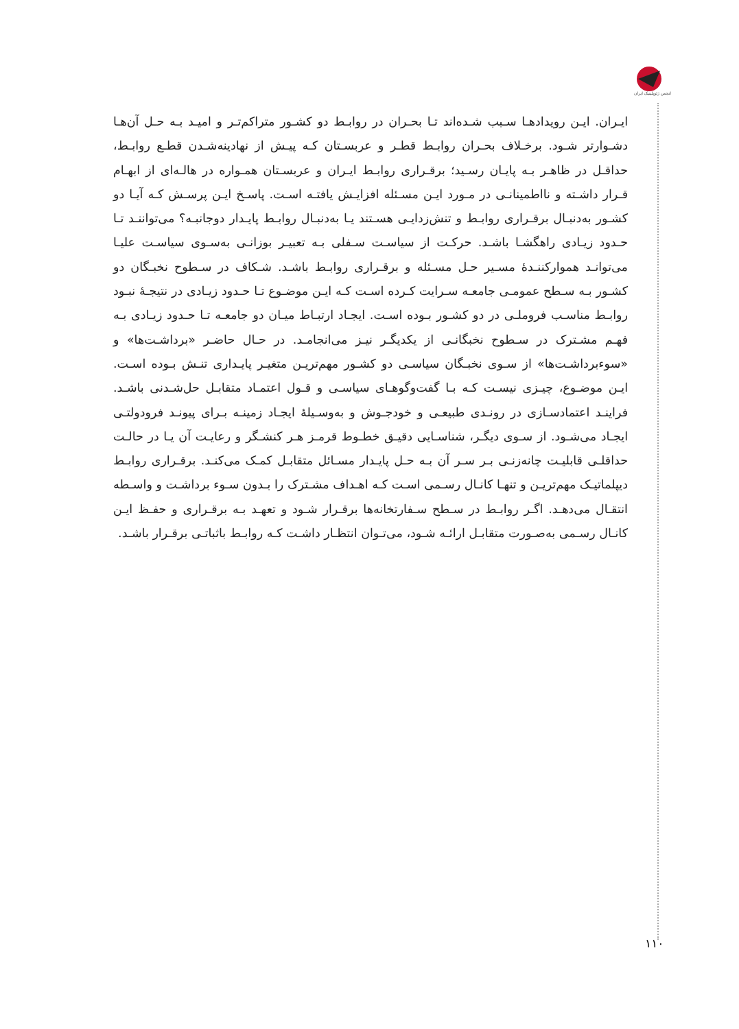انجمن ژئوپلیتیک ایران
ایـران. ایـن رویدادهـا سـبب شـده‌اند تـا بحـران در روابـط دو کشـور متراکم‌تـر و امیـد بـه حـل آن‌هـا دشـوارتر شـود. برخـلاف بحـران روابـط قطـر و عربسـتان کـه پیـش از نهادینه‌شـدن قطـع روابـط، حداقـل در ظاهـر بـه پایـان رسـید؛ برقـراری روابـط ایـران و عربسـتان همـواره در هالـه‌ای از ابهـام قـرار داشـته و نااطمینانـی در مـورد ایـن مسـئله افزایـش یافتـه اسـت. پاسـخ ایـن پرسـش کـه آیـا دو کشـور به‌دنبـال برقـراری روابـط و تنش‌زدایـی هسـتند یـا به‌دنبـال روابـط پایـدار دوجانبـه؟ می‌تواننـد تـا حـدود زیـادی راهگشـا باشـد. حرکـت از سیاسـت سـفلی بـه تعبیـر بوزانـی به‌سـوی سیاسـت علیـا می‌توانـد هموارکننـدهٔ مسـیر حـل مسـئله و برقـراری روابـط باشـد. شـکاف در سـطوح نخبـگان دو کشـور بـه سـطح عمومـی جامعـه سـرایت کـرده اسـت کـه ایـن موضـوع تـا حـدود زیـادی در نتیجـهٔ نبـود روابـط مناسـب فروملـی در دو کشـور بـوده اسـت. ایجـاد ارتبـاط میـان دو جامعـه تـا حـدود زیـادی بـه فهـم مشـترک در سـطوح نخبگانـی از یکدیگـر نیـز می‌انجامـد. در حـال حاضـر «برداشـت‌ها» و «سوءبرداشـت‌ها» از سـوی نخبـگان سیاسـی دو کشـور مهم‌تریـن متغیـر پایـداری تنـش بـوده اسـت. ایـن موضـوع، چیـزی نیسـت کـه بـا گفت‌وگوهـای سیاسـی و قـول اعتمـاد متقابـل حل‌شـدنی باشـد. فراینـد اعتمادسـازی در رونـدی طبیعـی و خودجـوش و به‌وسـیلهٔ ایجـاد زمینـه بـرای پیونـد فرودولتـی ایجـاد می‌شـود. از سـوی دیگـر، شناسـایی دقیـق خطـوط قرمـز هـر کنشـگر و رعایـت آن یـا در حالـت حداقلـی قابلیـت چانه‌زنـی بـر سـر آن بـه حـل پایـدار مسـائل متقابـل کمـک می‌کنـد. برقـراری روابـط دیپلماتیـک مهم‌تریـن و تنهـا کانـال رسـمی اسـت کـه اهـداف مشـترک را بـدون سـوء برداشـت و واسـطه انتقـال می‌دهـد. اگـر روابـط در سـطح سـفارتخانه‌ها برقـرار شـود و تعهـد بـه برقـراری و حفـظ ایـن کانـال رسـمی به‌صـورت متقابـل ارائـه شـود، می‌تـوان انتظـار داشـت کـه روابـط باثباتـی برقـرار باشـد.
۱۱۰